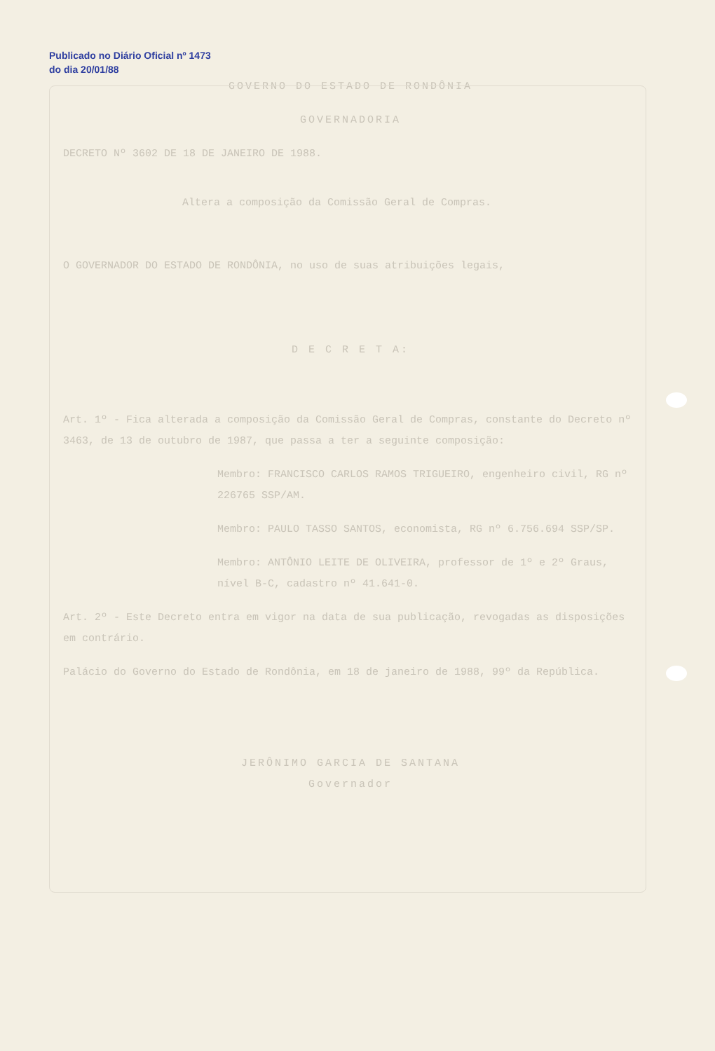Publicado no Diário Oficial nº 1473 do dia 20/01/88
GOVERNO DO ESTADO DE RONDÔNIA
GOVERNADORIA
DECRETO Nº 3602 DE 18 DE JANEIRO DE 1988.
Altera a composição da Comissão Geral de Compras.
O GOVERNADOR DO ESTADO DE RONDÔNIA, no uso de suas atribuições legais,
D E C R E T A:
Art. 1º - Fica alterada a composição da Comissão Geral de Compras, constante do Decreto nº 3463, de 13 de outubro de 1987, que passa a ter a seguinte composição:
Membro: FRANCISCO CARLOS RAMOS TRIGUEIRO, engenheiro civil, RG nº 226765 SSP/AM.
Membro: PAULO TASSO SANTOS, economista, RG nº 6.756.694 SSP/SP.
Membro: ANTÔNIO LEITE DE OLIVEIRA, professor de 1º e 2º Graus, nível B-C, cadastro nº 41.641-0.
Art. 2º - Este Decreto entra em vigor na data de sua publicação, revogadas as disposições em contrário.
Palácio do Governo do Estado de Rondônia, em 18 de janeiro de 1988, 99º da República.
JERÔNIMO GARCIA DE SANTANA
Governador